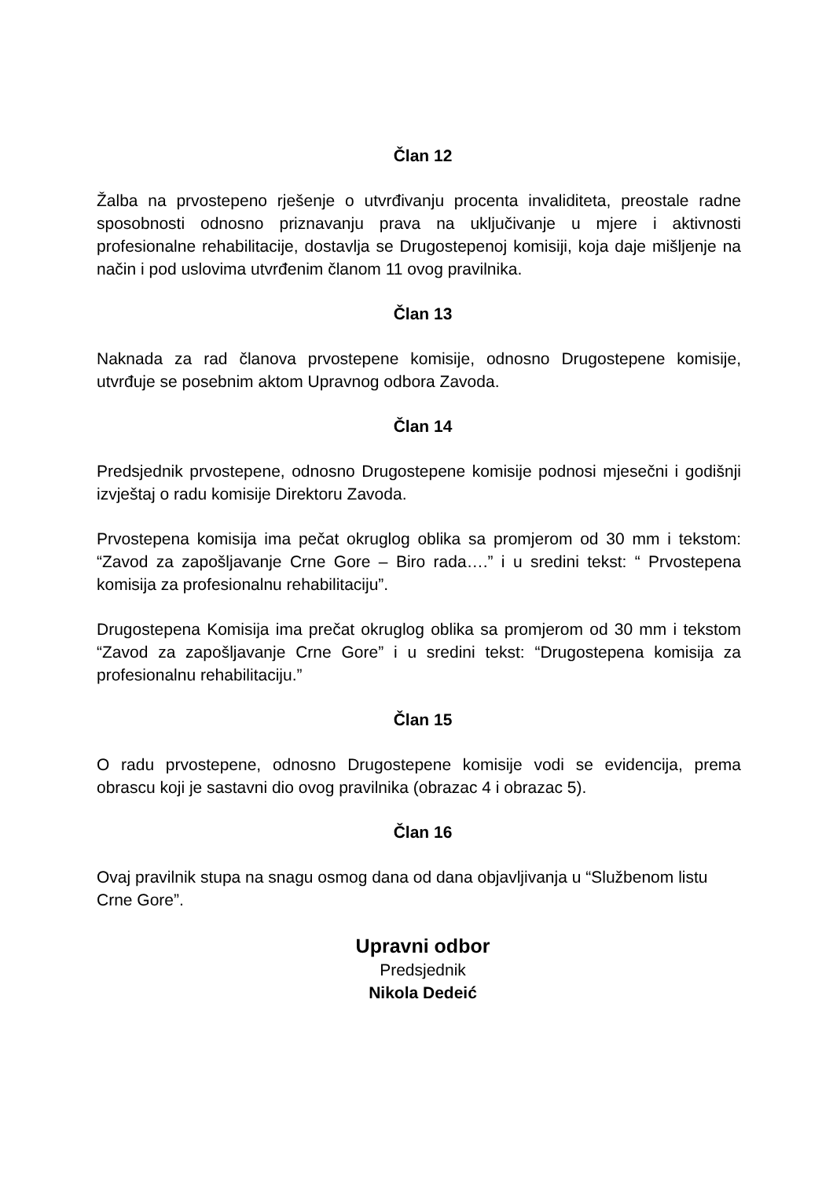Član 12
Žalba na prvostepeno rješenje o utvrđivanju procenta invaliditeta, preostale radne sposobnosti odnosno priznavanju prava na uključivanje u mjere i aktivnosti profesionalne rehabilitacije, dostavlja se Drugostepenoj komisiji, koja daje mišljenje na način i pod uslovima utvrđenim članom 11 ovog pravilnika.
Član 13
Naknada za rad članova prvostepene komisije, odnosno Drugostepene komisije, utvrđuje se posebnim aktom Upravnog odbora Zavoda.
Član 14
Predsjednik prvostepene, odnosno Drugostepene komisije podnosi mjesečni i godišnji izvještaj o radu komisije Direktoru Zavoda.
Prvostepena komisija ima pečat okruglog oblika sa promjerom od 30 mm i tekstom: “Zavod za zapošljavanje Crne Gore – Biro rada….” i u sredini tekst: “ Prvostepena komisija za profesionalnu rehabilitaciju”.
Drugostepena Komisija ima prečat okruglog oblika sa promjerom od 30 mm i tekstom “Zavod za zapošljavanje Crne Gore” i u sredini tekst: “Drugostepena komisija za profesionalnu rehabilitaciju.”
Član 15
O radu prvostepene, odnosno Drugostepene komisije vodi se evidencija, prema obrascu koji je sastavni dio ovog pravilnika (obrazac 4 i obrazac 5).
Član 16
Ovaj pravilnik stupa na snagu osmog dana od dana objavljivanja u “Službenom listu Crne Gore”.
Upravni odbor
Predsjednik
Nikola Dedeić